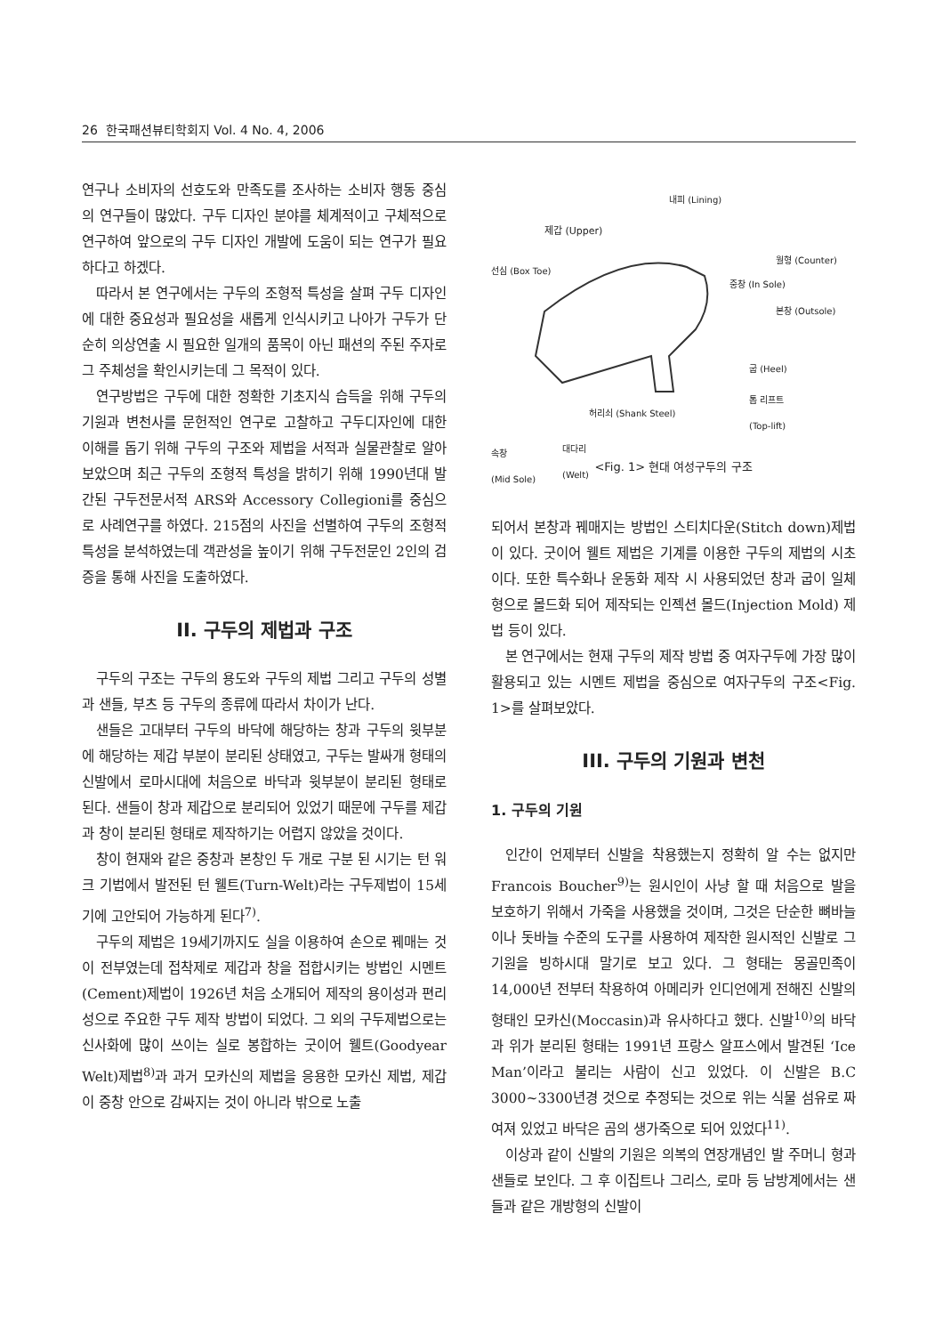26 한국패션뷰티학회지 Vol. 4 No. 4, 2006
연구나 소비자의 선호도와 만족도를 조사하는 소비자 행동 중심의 연구들이 많았다. 구두 디자인 분야를 체계적이고 구체적으로 연구하여 앞으로의 구두 디자인 개발에 도움이 되는 연구가 필요하다고 하겠다.
따라서 본 연구에서는 구두의 조형적 특성을 살펴 구두 디자인에 대한 중요성과 필요성을 새롭게 인식시키고 나아가 구두가 단순히 의상연출 시 필요한 일개의 품목이 아닌 패션의 주된 주자로 그 주체성을 확인시키는데 그 목적이 있다.
연구방법은 구두에 대한 정확한 기초지식 습득을 위해 구두의 기원과 변천사를 문헌적인 연구로 고찰하고 구두디자인에 대한 이해를 돕기 위해 구두의 구조와 제법을 서적과 실물관찰로 알아보았으며 최근 구두의 조형적 특성을 밝히기 위해 1990년대 발간된 구두전문서적 ARS와 Accessory Collegioni를 중심으로 사례연구를 하였다. 215점의 사진을 선별하여 구두의 조형적 특성을 분석하였는데 객관성을 높이기 위해 구두전문인 2인의 검증을 통해 사진을 도출하였다.
II. 구두의 제법과 구조
구두의 구조는 구두의 용도와 구두의 제법 그리고 구두의 성별과 샌들, 부츠 등 구두의 종류에 따라서 차이가 난다.
샌들은 고대부터 구두의 바닥에 해당하는 창과 구두의 윗부분에 해당하는 제갑 부분이 분리된 상태였고, 구두는 발싸개 형태의 신발에서 로마시대에 처음으로 바닥과 윗부분이 분리된 형태로 된다. 샌들이 창과 제갑으로 분리되어 있었기 때문에 구두를 제갑과 창이 분리된 형태로 제작하기는 어렵지 않았을 것이다.
창이 현재와 같은 중창과 본창인 두 개로 구분 된 시기는 턴 워크 기법에서 발전된 턴 웰트(Turn-Welt)라는 구두제법이 15세기에 고안되어 가능하게 된다<sup>7)</sup>.
구두의 제법은 19세기까지도 실을 이용하여 손으로 꿰매는 것이 전부였는데 접착제로 제갑과 창을 접합시키는 방법인 시멘트(Cement)제법이 1926년 처음 소개되어 제작의 용이성과 편리성으로 주요한 구두 제작 방법이 되었다. 그 외의 구두제법으로는 신사화에 많이 쓰이는 실로 봉합하는 굿이어 웰트(Goodyear Welt)제법<sup>8)</sup>과 과거 모카신의 제법을 응용한 모카신 제법, 제갑이 중창 안으로 감싸지는 것이 아니라 밖으로 노출
내피 (Lining)
제갑 (Upper)
선심 (Box Toe)
월형 (Counter)
중창 (In Sole)
본창 (Outsole)
굽 (Heel)
톱 리프트
(Top-lift) 허리쇠 (Shank Steel)
대다리
(Welt)
속창
(Mid Sole)
<Fig. 1> 현대 여성구두의 구조
되어서 본창과 꿰매지는 방법인 스티치다운(Stitch down)제법이 있다. 굿이어 웰트 제법은 기계를 이용한 구두의 제법의 시초이다. 또한 특수화나 운동화 제작 시 사용되었던 창과 굽이 일체형으로 몰드화 되어 제작되는 인젝션 몰드(Injection Mold) 제법 등이 있다.
본 연구에서는 현재 구두의 제작 방법 중 여자구두에 가장 많이 활용되고 있는 시멘트 제법을 중심으로 여자구두의 구조<Fig. 1>를 살펴보았다.
III. 구두의 기원과 변천
1. 구두의 기원
인간이 언제부터 신발을 착용했는지 정확히 알 수는 없지만 Francois Boucher<sup>9)</sup>는 원시인이 사냥 할 때 처음으로 발을 보호하기 위해서 가죽을 사용했을 것이며, 그것은 단순한 뼈바늘이나 돗바늘 수준의 도구를 사용하여 제작한 원시적인 신발로 그 기원을 빙하시대 말기로 보고 있다. 그 형태는 몽골민족이 14,000년 전부터 착용하여 아메리카 인디언에게 전해진 신발의 형태인 모카신(Moccasin)과 유사하다고 했다. 신발<sup>10)</sup>의 바닥과 위가 분리된 형태는 1991년 프랑스 알프스에서 발견된 ‘Ice Man’이라고 불리는 사람이 신고 있었다. 이 신발은 B.C 3000~3300년경 것으로 추정되는 것으로 위는 식물 섬유로 짜여져 있었고 바닥은 곰의 생가죽으로 되어 있었다<sup>11)</sup>.
이상과 같이 신발의 기원은 의복의 연장개념인 발 주머니 형과 샌들로 보인다. 그 후 이집트나 그리스, 로마 등 남방계에서는 샌들과 같은 개방형의 신발이